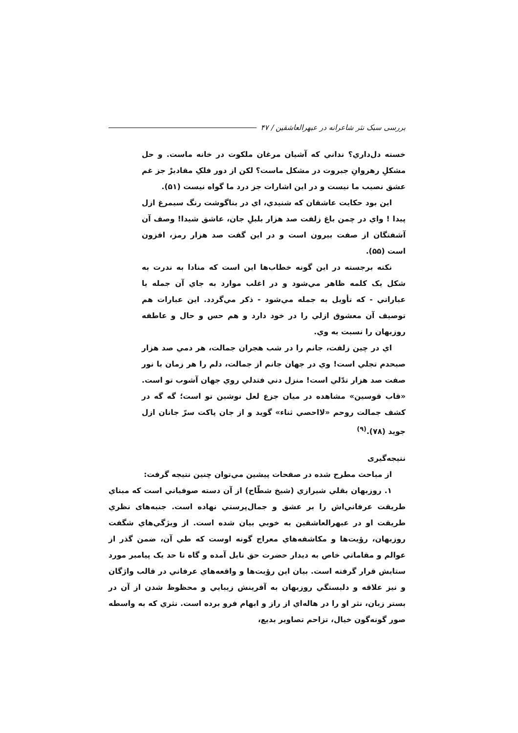بررسی سبک نثر شاعرانه در عبهرالعاشقین / ۴۷
خسته دل‌داري؟ نداني که آشيان مرغان ملکوت در خانه ماست. و حل مشکلِ رهروانِ جبروت در مشکل ماست؟ لکن از دور فلکِ مقاديرْ جز غم عشق نصيب ما نيست و در اين اشارات جز درد ما گواه نيست (۵۱).
اين بود حکايت عاشقان که شنيدي، اي در بناگوشت رنگ سيمرغ ازل پيدا ! واي در چمن باغ زلفت صد هزار بلبلِ جان، عاشق شيدا! وصف آن آشفتگان از صفت بيرون است و در اين گفت صد هزار رمز، افزون است (۵۵).
نکته برجسته در اين گونه خطاب‌ها اين است که منادا به ندرت به شکل يک کلمه ظاهر مي‌شود و در اغلب موارد به جاي آن جمله يا عباراتي - که تأويل به جمله مي‌شود - ذکر مي‌گردد. اين عبارات هم توصيف آن معشوق ازلي را در خود دارد و هم حس و حال و عاطفه روزبهان را نسبت به وي.
اي در چين زلفت، جانم را در شب هجران جمالت، هر دمي صد هزار صبحدم تجلي است! وي در جهان جانم از جمالت، دلم را هر زمان با نور صفت صد هزار تدّلي است! منزل دني فتدلي روي جهان آشوب تو است. «قاب قوسين» مشاهده در ميان جزع لعل نوشين تو است؛ گه گه در کشف جمالت روحم «لااحصي ثناء» گويد و از جان پاکت سرّ جانان ازل جويد (۷۸).<sup>(۹)</sup>
نتیجه‌گیری
از مباحث مطرح شده در صفحات پيشين مي‌توان چنين نتيجه گرفت:
۱. روزبهان بقلي شيرازي (شيخ شطّاح) از آن دسته صوفياني است که مبناي طريقت عرفاني‌اش را بر عشق و جمال‌پرستي نهاده است. جنبه‌های نظري طريقت او در عبهرالعاشقين به خوبي بيان شده است. از ويژگي‌هاي شگفت روزبهان، رؤيت‌ها و مکاشفه‌هاي معراج گونه اوست که طي آن، ضمن گذر از عوالم و مقاماتي خاص به ديدار حضرت حق نايل آمده و گاه تا حد يک پيامبر مورد ستايش قرار گرفته است. بيان اين رؤيت‌ها و واقعه‌هاي عرفاني در قالب واژگان و نيز علاقه و دلبستگي روزبهان به آفرينش زيبايي و محظوظ شدن از آن در بستر زبان، نثر او را در هاله‌اي از راز و ابهام فرو برده است. نثري که به واسطه صور گونه‌گون خيال، تزاحم تصاوير بديع،